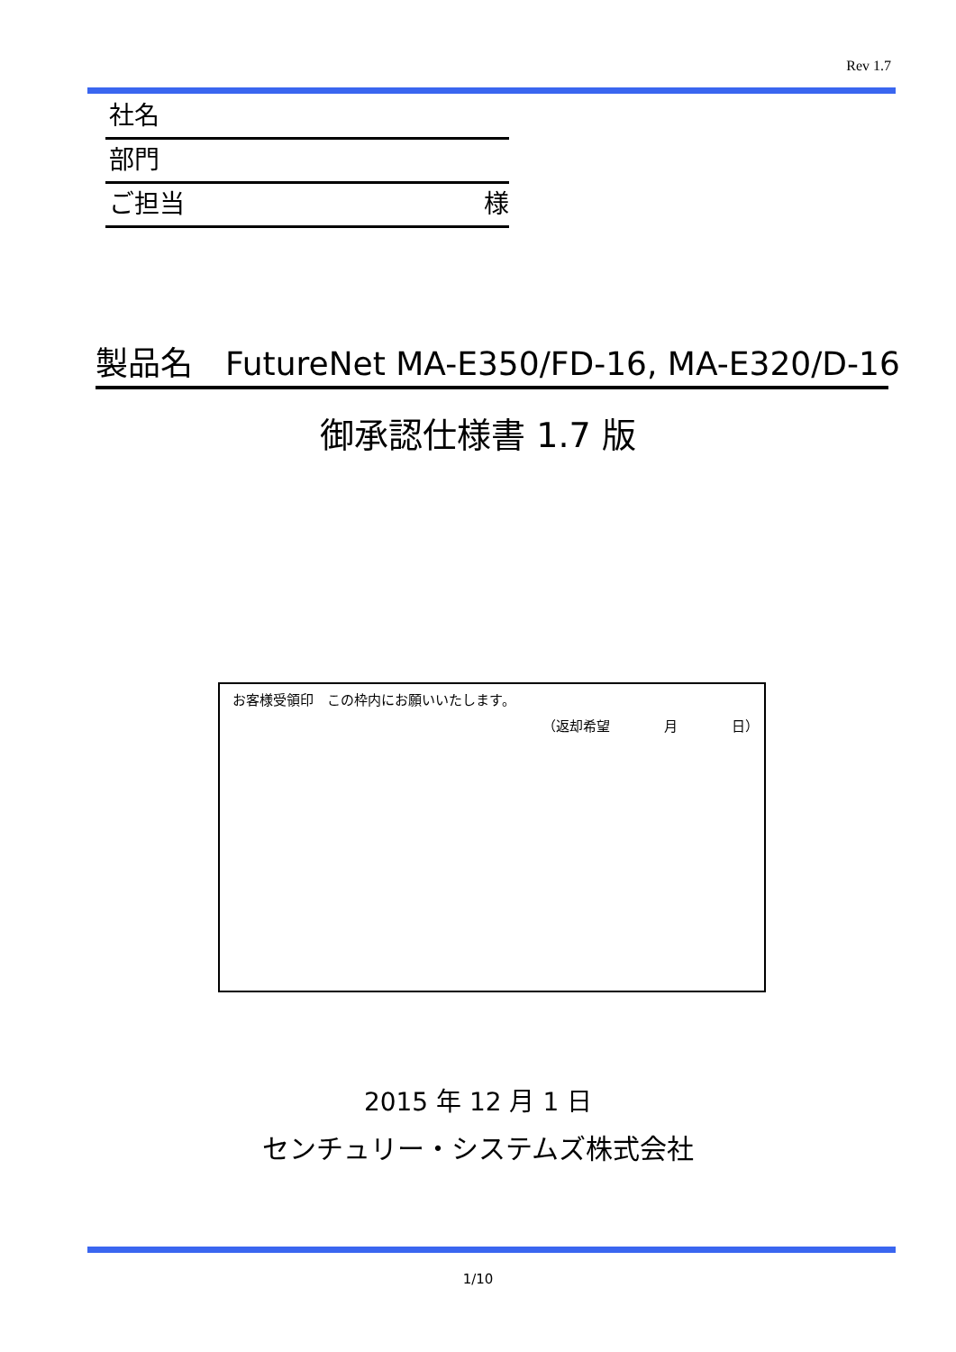Rev 1.7
社名
部門
ご担当 様
製品名　FutureNet MA-E350/FD-16, MA-E320/D-16
御承認仕様書 1.7 版
お客様受領印　この枠内にお願いいたします。
（返却希望　　　　月　　　　日）
2015 年 12 月 1 日
センチュリー・システムズ株式会社
1/10